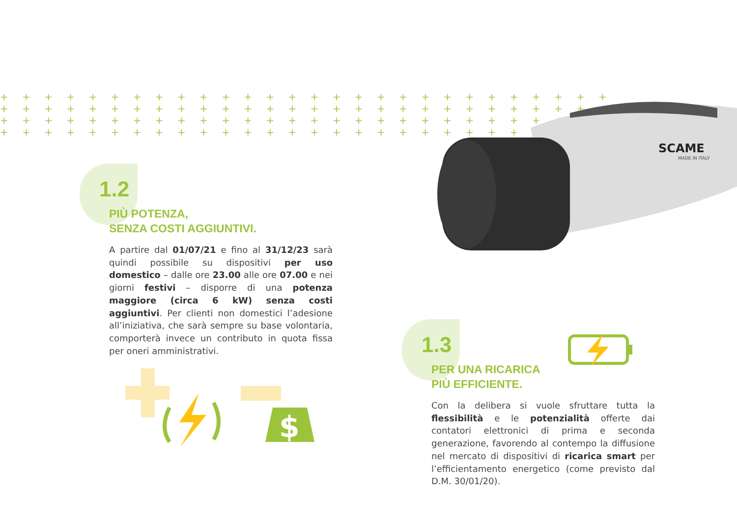+ + + + + + + + + + + + + + + + + + + + + + + + + + + +
+ + + + + + + + + + + + + + + + + + + + + + + + + + + +
+ + + + + + + + + + + + + + + + + + + + + + + + + + + +
+ + + + + + + + + + + + + + + + + + + + + + + + + + + +
1.2
PIÙ POTENZA,
SENZA COSTI AGGIUNTIVI.
A partire dal 01/07/21 e fino al 31/12/23 sarà quindi possibile su dispositivi per uso domestico – dalle ore 23.00 alle ore 07.00 e nei giorni festivi – disporre di una potenza maggiore (circa 6 kW) senza costi aggiuntivi. Per clienti non domestici l’adesione all’iniziativa, che sarà sempre su base volontaria, comporterà invece un contributo in quota fissa per oneri amministrativi.
SCAME
MADE IN ITALY
$
1.3
PER UNA RICARICA
PIÙ EFFICIENTE.
Con la delibera si vuole sfruttare tutta la flessibilità e le potenzialità offerte dai contatori elettronici di prima e seconda generazione, favorendo al contempo la diffusione nel mercato di dispositivi di ricarica smart per l’efficientamento energetico (come previsto dal D.M. 30/01/20).